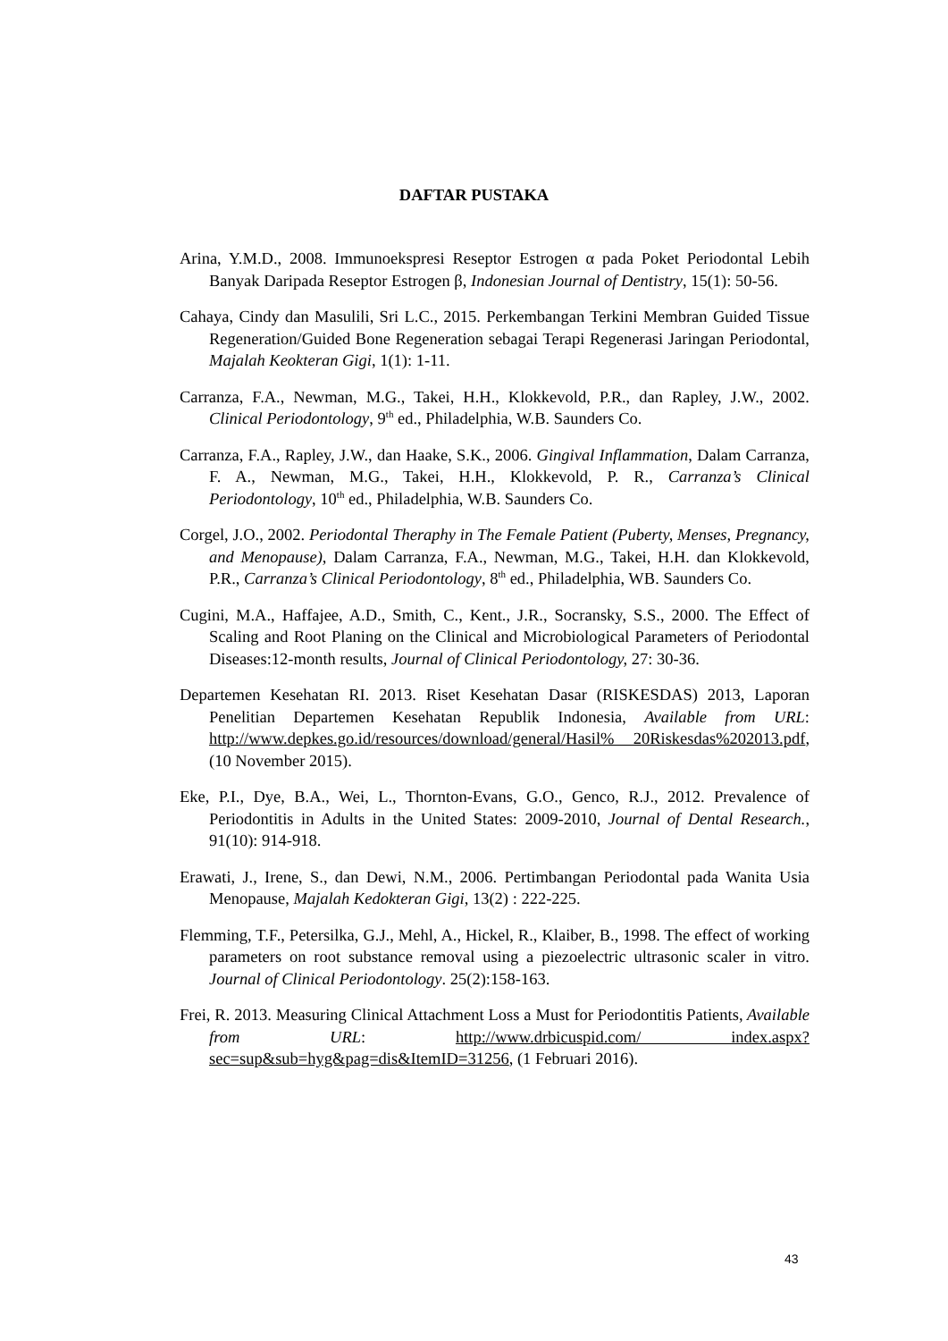DAFTAR PUSTAKA
Arina, Y.M.D., 2008. Immunoekspresi Reseptor Estrogen α pada Poket Periodontal Lebih Banyak Daripada Reseptor Estrogen β, Indonesian Journal of Dentistry, 15(1): 50-56.
Cahaya, Cindy dan Masulili, Sri L.C., 2015. Perkembangan Terkini Membran Guided Tissue Regeneration/Guided Bone Regeneration sebagai Terapi Regenerasi Jaringan Periodontal, Majalah Keokteran Gigi, 1(1): 1-11.
Carranza, F.A., Newman, M.G., Takei, H.H., Klokkevold, P.R., dan Rapley, J.W., 2002. Clinical Periodontology, 9<sup>th</sup> ed., Philadelphia, W.B. Saunders Co.
Carranza, F.A., Rapley, J.W., dan Haake, S.K., 2006. Gingival Inflammation, Dalam Carranza, F. A., Newman, M.G., Takei, H.H., Klokkevold, P. R., Carranza’s Clinical Periodontology, 10<sup>th</sup> ed., Philadelphia, W.B. Saunders Co.
Corgel, J.O., 2002. Periodontal Theraphy in The Female Patient (Puberty, Menses, Pregnancy, and Menopause), Dalam Carranza, F.A., Newman, M.G., Takei, H.H. dan Klokkevold, P.R., Carranza’s Clinical Periodontology, 8<sup>th</sup> ed., Philadelphia, WB. Saunders Co.
Cugini, M.A., Haffajee, A.D., Smith, C., Kent., J.R., Socransky, S.S., 2000. The Effect of Scaling and Root Planing on the Clinical and Microbiological Parameters of Periodontal Diseases:12-month results, Journal of Clinical Periodontology, 27: 30-36.
Departemen Kesehatan RI. 2013. Riset Kesehatan Dasar (RISKESDAS) 2013, Laporan Penelitian Departemen Kesehatan Republik Indonesia, Available from URL: http://www.depkes.go.id/resources/download/general/Hasil% 20Riskesdas%202013.pdf, (10 November 2015).
Eke, P.I., Dye, B.A., Wei, L., Thornton-Evans, G.O., Genco, R.J., 2012. Prevalence of Periodontitis in Adults in the United States: 2009-2010, Journal of Dental Research., 91(10): 914-918.
Erawati, J., Irene, S., dan Dewi, N.M., 2006. Pertimbangan Periodontal pada Wanita Usia Menopause, Majalah Kedokteran Gigi, 13(2) : 222-225.
Flemming, T.F., Petersilka, G.J., Mehl, A., Hickel, R., Klaiber, B., 1998. The effect of working parameters on root substance removal using a piezoelectric ultrasonic scaler in vitro. Journal of Clinical Periodontology. 25(2):158-163.
Frei, R. 2013. Measuring Clinical Attachment Loss a Must for Periodontitis Patients, Available from URL: http://www.drbicuspid.com/ index.aspx? sec=sup&sub=hyg&pag=dis&ItemID=31256, (1 Februari 2016).
43